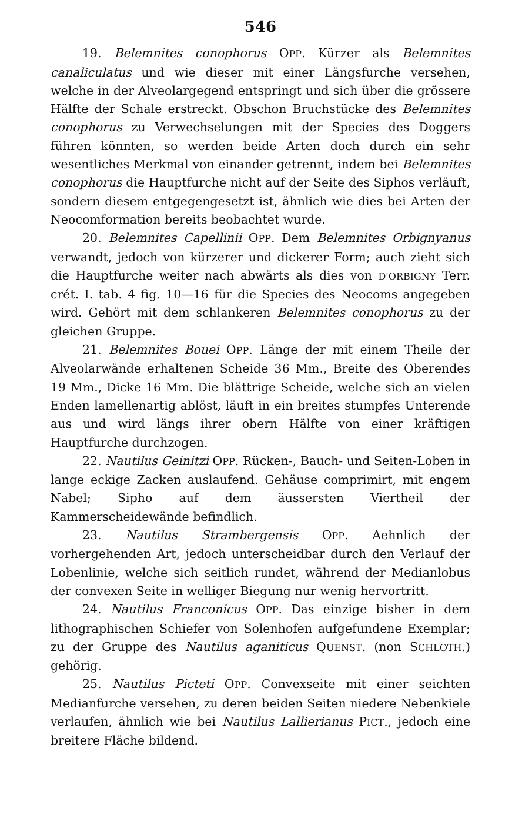546
19. Belemnites conophorus OPP. Kürzer als Belemnites canaliculatus und wie dieser mit einer Längsfurche versehen, welche in der Alveolargegend entspringt und sich über die grössere Hälfte der Schale erstreckt. Obschon Bruchstücke des Belemnites conophorus zu Verwechselungen mit der Species des Doggers führen könnten, so werden beide Arten doch durch ein sehr wesentliches Merkmal von einander getrennt, indem bei Belemnites conophorus die Hauptfurche nicht auf der Seite des Siphos verläuft, sondern diesem entgegengesetzt ist, ähnlich wie dies bei Arten der Neocomformation bereits beobachtet wurde.
20. Belemnites Capellinii OPP. Dem Belemnites Orbignyanus verwandt, jedoch von kürzerer und dickerer Form; auch zieht sich die Hauptfurche weiter nach abwärts als dies von D'ORBIGNY Terr. crét. I. tab. 4 fig. 10—16 für die Species des Neocoms angegeben wird. Gehört mit dem schlankeren Belemnites conophorus zu der gleichen Gruppe.
21. Belemnites Bouei OPP. Länge der mit einem Theile der Alveolarwände erhaltenen Scheide 36 Mm., Breite des Oberendes 19 Mm., Dicke 16 Mm. Die blättrige Scheide, welche sich an vielen Enden lamellenartig ablöst, läuft in ein breites stumpfes Unterende aus und wird längs ihrer obern Hälfte von einer kräftigen Hauptfurche durchzogen.
22. Nautilus Geinitzi OPP. Rücken-, Bauch- und Seiten-Loben in lange eckige Zacken auslaufend. Gehäuse comprimirt, mit engem Nabel; Sipho auf dem äussersten Viertheil der Kammerscheidewände befindlich.
23. Nautilus Strambergensis OPP. Aehnlich der vorhergehenden Art, jedoch unterscheidbar durch den Verlauf der Lobenlinie, welche sich seitlich rundet, während der Medianlobus der convexen Seite in welliger Biegung nur wenig hervortritt.
24. Nautilus Franconicus OPP. Das einzige bisher in dem lithographischen Schiefer von Solenhofen aufgefundene Exemplar; zu der Gruppe des Nautilus aganiticus QUENST. (non SCHLOTH.) gehörig.
25. Nautilus Picteti OPP. Convexseite mit einer seichten Medianfurche versehen, zu deren beiden Seiten niedere Nebenkiele verlaufen, ähnlich wie bei Nautilus Lallierianus PICT., jedoch eine breitere Fläche bildend.